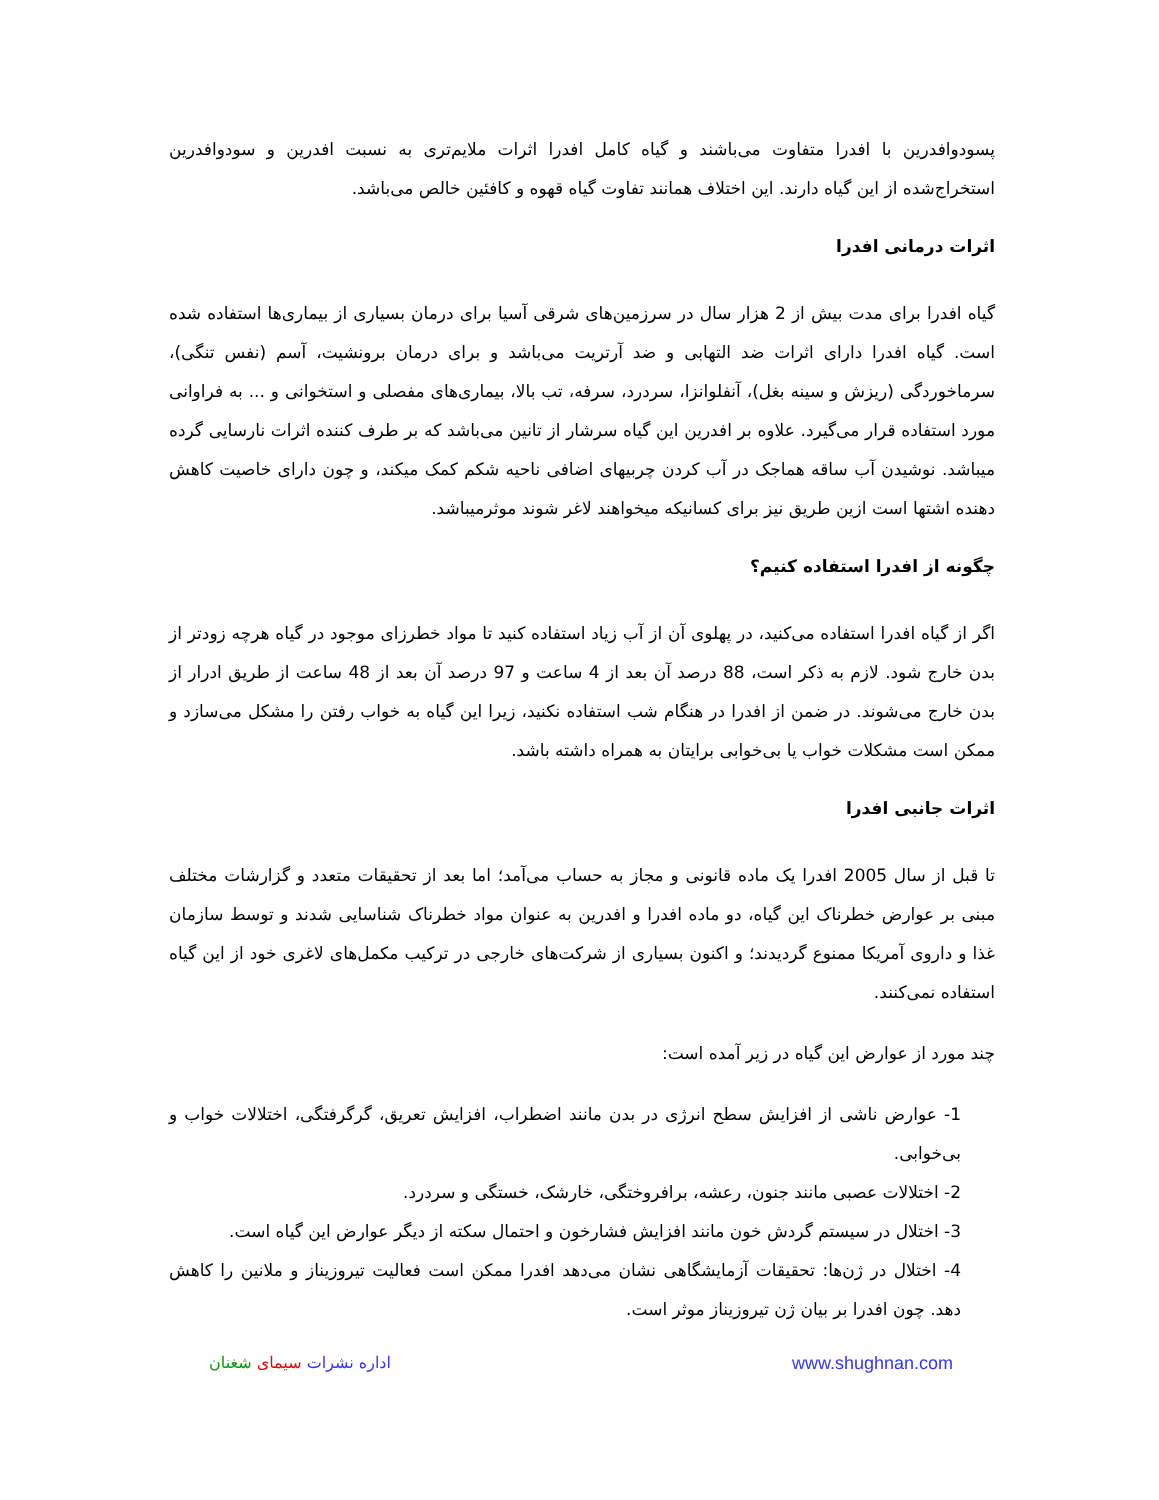پسودوافدرین با افدرا متفاوت می‌باشند و گیاه کامل افدرا اثرات ملایم‌تری به نسبت افدرین و سودوافدرین استخراج‌شده از این گیاه دارند. این اختلاف همانند تفاوت گیاه قهوه و کافئین خالص می‌باشد.
اثرات درمانی افدرا
گیاه افدرا برای مدت بیش از 2 هزار سال در سرزمین‌های شرقی آسیا برای درمان بسیاری از بیماری‌ها استفاده شده است. گیاه افدرا دارای اثرات ضد التهابی و ضد آرتریت می‌باشد و برای درمان برونشیت، آسم (نفس تنگی)، سرماخوردگی (ریزش و سینه بغل)، آنفلوانزا، سردرد، سرفه، تب بالا، بیماری‌های مفصلی و استخوانی و ... به فراوانی مورد استفاده قرار می‌گیرد. علاوه بر افدرین این گیاه سرشار از تانین می‌باشد که بر طرف کننده اثرات نارسایی گرده میباشد. نوشیدن آب ساقه هماجک در آب کردن چربیهای اضافی ناحیه شکم کمک میکند، و چون دارای خاصیت کاهش دهنده اشتها است ازین طریق نیز برای کسانیکه میخواهند لاغر شوند موثرمیباشد.
چگونه از افدرا استفاده کنیم؟
اگر از گیاه افدرا استفاده می‌کنید، در پهلوی آن از آب زیاد استفاده کنید تا مواد خطرزای موجود در گیاه هرچه زودتر از بدن خارج شود. لازم به ذکر است، 88 درصد آن بعد از 4 ساعت و 97 درصد آن بعد از 48 ساعت از طریق ادرار از بدن خارج می‌شوند. در ضمن از افدرا در هنگام شب استفاده نکنید، زیرا این گیاه به خواب رفتن را مشکل می‌سازد و ممکن است مشکلات خواب یا بی‌خوابی برایتان به همراه داشته باشد.
اثرات جانبی افدرا
تا قبل از سال 2005 افدرا یک ماده قانونی و مجاز به حساب می‌آمد؛ اما بعد از تحقیقات متعدد و گزارشات مختلف مبنی بر عوارض خطرناک این گیاه، دو ماده افدرا و افدرین به عنوان مواد خطرناک شناسایی شدند و توسط سازمان غذا و داروی آمریکا ممنوع گردیدند؛ و اکنون بسیاری از شرکت‌های خارجی در ترکیب مکمل‌های لاغری خود از این گیاه استفاده نمی‌کنند.
چند مورد از عوارض این گیاه در زیر آمده است:
1- عوارض ناشی از افزایش سطح انرژی در بدن مانند اضطراب، افزایش تعریق، گرگرفتگی، اختلالات خواب و بی‌خوابی.
2- اختلالات عصبی مانند جنون، رعشه، برافروختگی، خارشک، خستگی و سردرد.
3- اختلال در سیستم گردش خون مانند افزایش فشارخون و احتمال سکته از دیگر عوارض این گیاه است.
4- اختلال در ژن‌ها: تحقیقات آزمایشگاهی نشان می‌دهد افدرا ممکن است فعالیت تیروزیناز و ملانین را کاهش دهد. چون افدرا بر بیان ژن تیروزیناز موثر است.
اداره نشرات سیمای شغنان www.shughnan.com